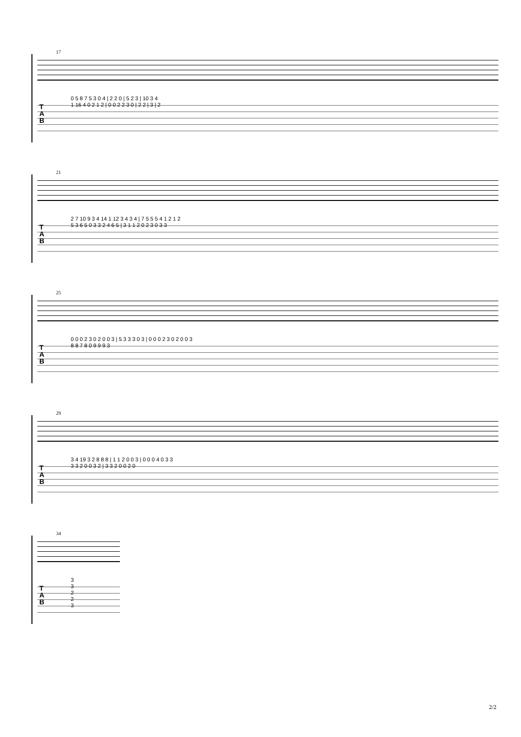17
T
A
B
0 5 8 7 5 3 0 4 | 2 2 0 | 5 2 3 | 10 3 4 1 16 4 0 2 1 2 | 0 0 2 2 3 0 | 2 2 | 3 | 2
21
T
A
B
2 7 10 9 3 4 14 1 12 3 4 3 4 | 7 5 5 5 4 1 2 1 2 5 3 6 5 0 3 3 2 4 6 5 | 3 1 1 2 0 2 3 0 3 3
25
T
A
B
0 0 0 2 3 0 2 0 0 3 | 5 3 3 3 0 3 | 0 0 0 2 3 0 2 0 0 3 8 8 7 8 0 9 9 9 3
29
T
A
B
3 4 19 3 2 8 8 8 | 1 1 2 0 0 3 | 0 0 0 4 0 3 3 3 3 2 0 0 3 2 | 3 3 2 0 0 2 0
34
T
A
B
3 3 2 2 3
2/2